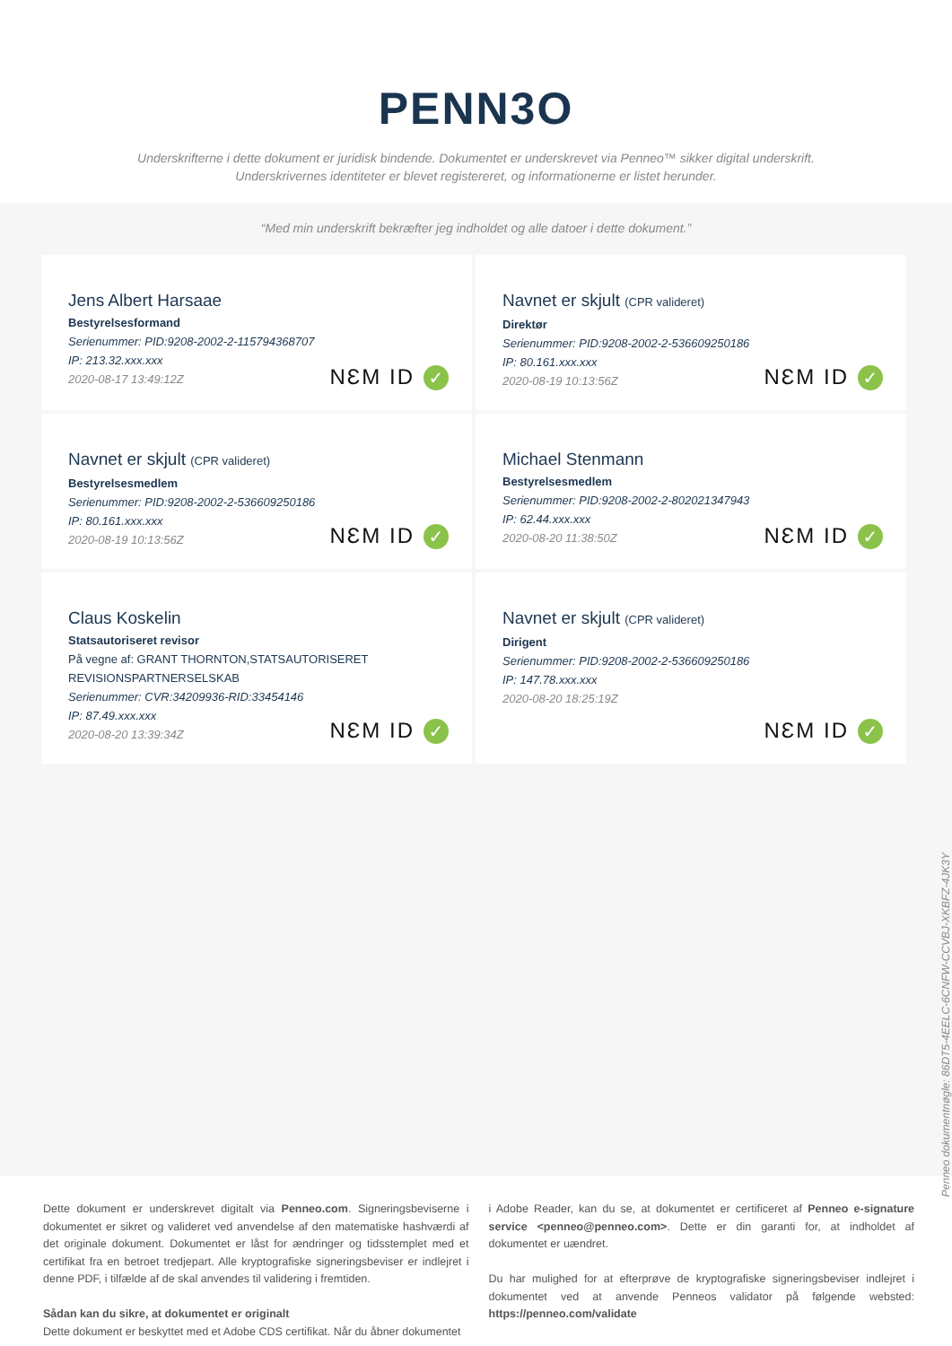PENN3O
Underskrifterne i dette dokument er juridisk bindende. Dokumentet er underskrevet via Penneo™ sikker digital underskrift.
Underskrivernes identiteter er blevet registereret, og informationerne er listet herunder.
“Med min underskrift bekræfter jeg indholdet og alle datoer i dette dokument.”
Jens Albert Harsaae
Bestyrelsesformand
Serienummer: PID:9208-2002-2-115794368707
IP: 213.32.xxx.xxx
2020-08-17 13:49:12Z
NƐM ID ✓
Navnet er skjult (CPR valideret)
Direktør
Serienummer: PID:9208-2002-2-536609250186
IP: 80.161.xxx.xxx
2020-08-19 10:13:56Z
NƐM ID ✓
Navnet er skjult (CPR valideret)
Bestyrelsesmedlem
Serienummer: PID:9208-2002-2-536609250186
IP: 80.161.xxx.xxx
2020-08-19 10:13:56Z
NƐM ID ✓
Michael Stenmann
Bestyrelsesmedlem
Serienummer: PID:9208-2002-2-802021347943
IP: 62.44.xxx.xxx
2020-08-20 11:38:50Z
NƐM ID ✓
Claus Koskelin
Statsautoriseret revisor
På vegne af: GRANT THORNTON,STATSAUTORISERET
REVISIONSPARTNERSELSKAB
Serienummer: CVR:34209936-RID:33454146
IP: 87.49.xxx.xxx
2020-08-20 13:39:34Z
NƐM ID ✓
Navnet er skjult (CPR valideret)
Dirigent
Serienummer: PID:9208-2002-2-536609250186
IP: 147.78.xxx.xxx
2020-08-20 18:25:19Z
NƐM ID ✓
Penneo dokumentnøgle: 86DT5-4EELC-6CNFW-CCVBJ-XKBFZ-4JK3Y
Dette dokument er underskrevet digitalt via Penneo.com. Signeringsbeviserne i dokumentet er sikret og valideret ved anvendelse af den matematiske hashværdi af det originale dokument. Dokumentet er låst for ændringer og tidsstemplet med et certifikat fra en betroet tredjepart. Alle kryptografiske signeringsbeviser er indlejret i denne PDF, i tilfælde af de skal anvendes til validering i fremtiden.
Sådan kan du sikre, at dokumentet er originalt
Dette dokument er beskyttet med et Adobe CDS certifikat. Når du åbner dokumentet
i Adobe Reader, kan du se, at dokumentet er certificeret af Penneo e-signature service <penneo@penneo.com>. Dette er din garanti for, at indholdet af dokumentet er uændret.
Du har mulighed for at efterprøve de kryptografiske signeringsbeviser indlejret i dokumentet ved at anvende Penneos validator på følgende websted: https://penneo.com/validate